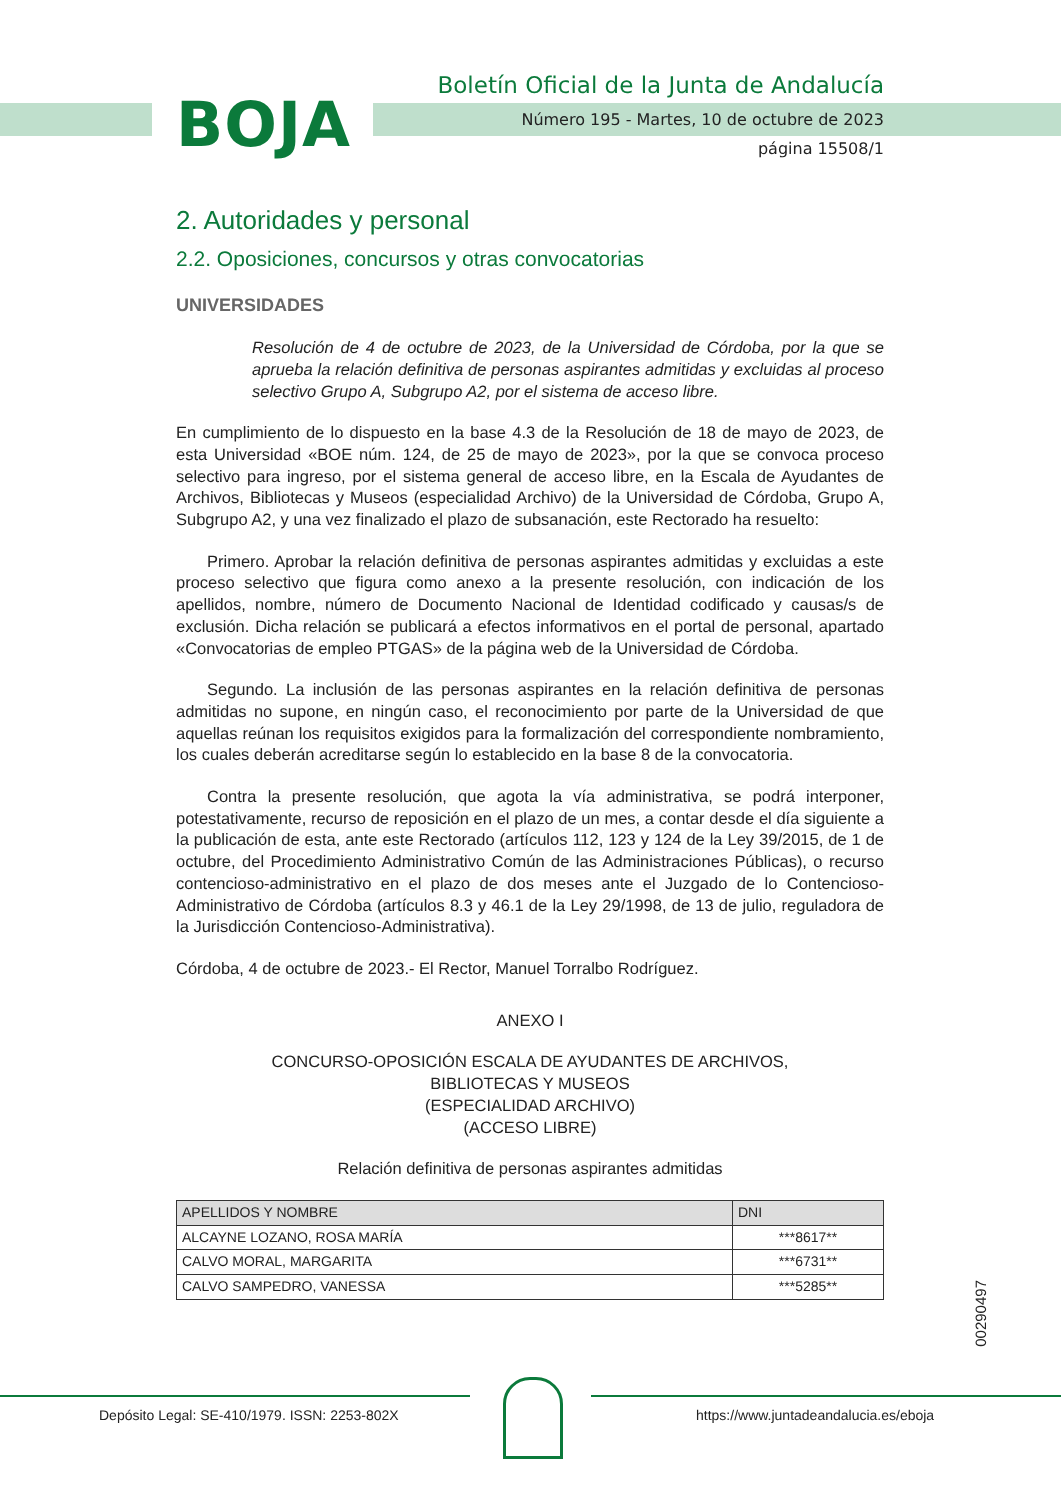BOJA
Boletín Oficial de la Junta de Andalucía
Número 195 - Martes, 10 de octubre de 2023
página 15508/1
2. Autoridades y personal
2.2. Oposiciones, concursos y otras convocatorias
UNIVERSIDADES
Resolución de 4 de octubre de 2023, de la Universidad de Córdoba, por la que se aprueba la relación definitiva de personas aspirantes admitidas y excluidas al proceso selectivo Grupo A, Subgrupo A2, por el sistema de acceso libre.
En cumplimiento de lo dispuesto en la base 4.3 de la Resolución de 18 de mayo de 2023, de esta Universidad «BOE núm. 124, de 25 de mayo de 2023», por la que se convoca proceso selectivo para ingreso, por el sistema general de acceso libre, en la Escala de Ayudantes de Archivos, Bibliotecas y Museos (especialidad Archivo) de la Universidad de Córdoba, Grupo A, Subgrupo A2, y una vez finalizado el plazo de subsanación, este Rectorado ha resuelto:
Primero. Aprobar la relación definitiva de personas aspirantes admitidas y excluidas a este proceso selectivo que figura como anexo a la presente resolución, con indicación de los apellidos, nombre, número de Documento Nacional de Identidad codificado y causas/s de exclusión. Dicha relación se publicará a efectos informativos en el portal de personal, apartado «Convocatorias de empleo PTGAS» de la página web de la Universidad de Córdoba.
Segundo. La inclusión de las personas aspirantes en la relación definitiva de personas admitidas no supone, en ningún caso, el reconocimiento por parte de la Universidad de que aquellas reúnan los requisitos exigidos para la formalización del correspondiente nombramiento, los cuales deberán acreditarse según lo establecido en la base 8 de la convocatoria.
Contra la presente resolución, que agota la vía administrativa, se podrá interponer, potestativamente, recurso de reposición en el plazo de un mes, a contar desde el día siguiente a la publicación de esta, ante este Rectorado (artículos 112, 123 y 124 de la Ley 39/2015, de 1 de octubre, del Procedimiento Administrativo Común de las Administraciones Públicas), o recurso contencioso-administrativo en el plazo de dos meses ante el Juzgado de lo Contencioso-Administrativo de Córdoba (artículos 8.3 y 46.1 de la Ley 29/1998, de 13 de julio, reguladora de la Jurisdicción Contencioso-Administrativa).
Córdoba, 4 de octubre de 2023.- El Rector, Manuel Torralbo Rodríguez.
ANEXO I
CONCURSO-OPOSICIÓN ESCALA DE AYUDANTES DE ARCHIVOS,
BIBLIOTECAS Y MUSEOS
(ESPECIALIDAD ARCHIVO)
(ACCESO LIBRE)
Relación definitiva de personas aspirantes admitidas
| APELLIDOS Y NOMBRE | DNI |
| --- | --- |
| ALCAYNE LOZANO, ROSA MARÍA | ***8617** |
| CALVO MORAL, MARGARITA | ***6731** |
| CALVO SAMPEDRO, VANESSA | ***5285** |
00290497
Depósito Legal: SE-410/1979. ISSN: 2253-802X
https://www.juntadeandalucia.es/eboja